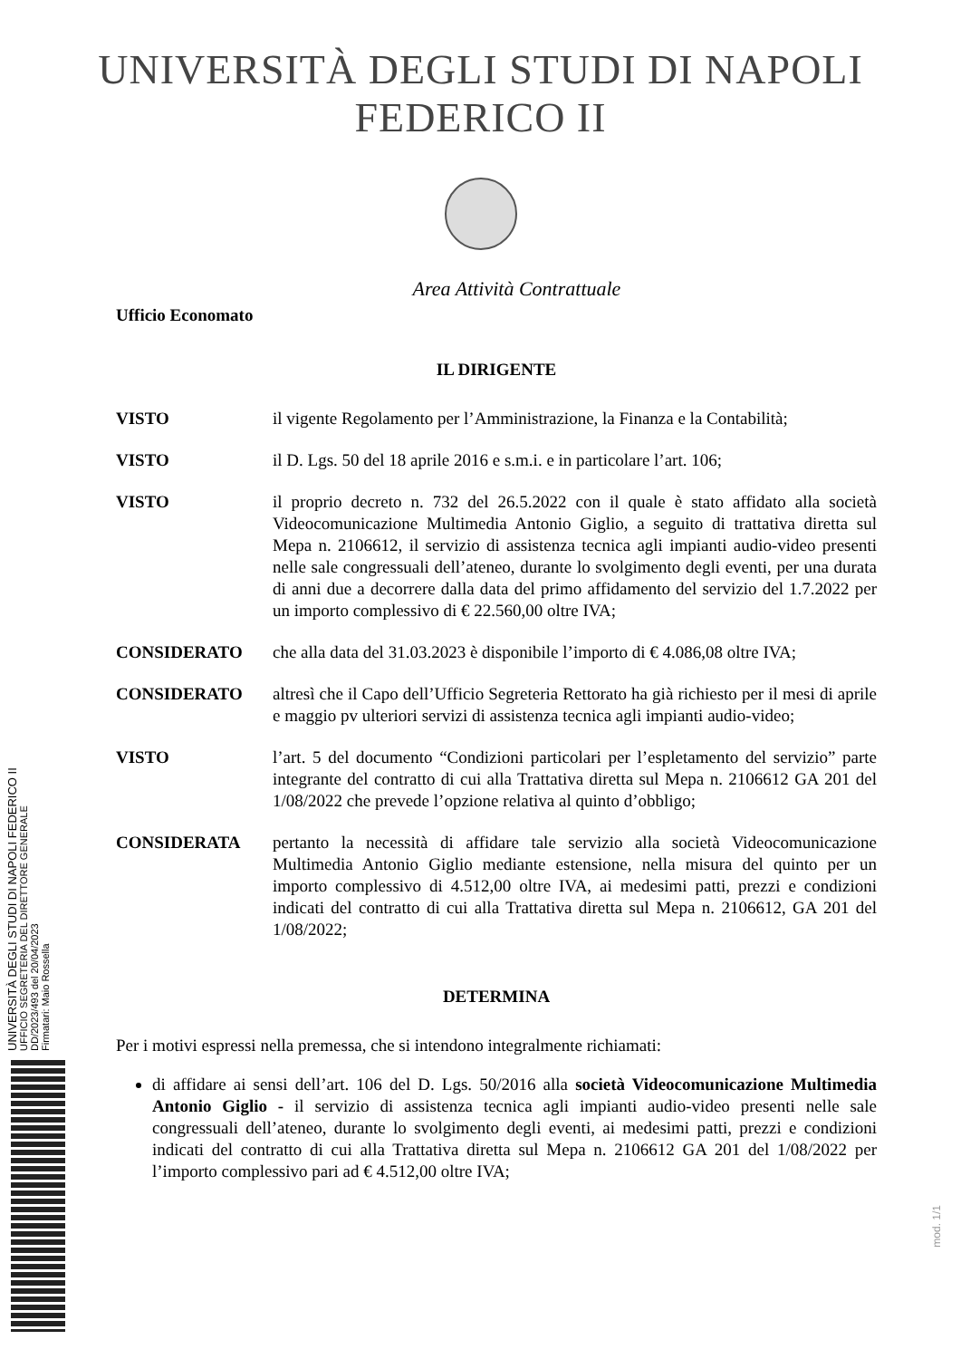UNIVERSITÀ DEGLI STUDI DI NAPOLI FEDERICO II
Area Attività Contrattuale
Ufficio Economato
IL DIRIGENTE
VISTO il vigente Regolamento per l’Amministrazione, la Finanza e la Contabilità;
VISTO il D. Lgs. 50 del 18 aprile 2016 e s.m.i. e in particolare l’art. 106;
VISTO il proprio decreto n. 732 del 26.5.2022 con il quale è stato affidato alla società Videocomunicazione Multimedia Antonio Giglio, a seguito di trattativa diretta sul Mepa n. 2106612, il servizio di assistenza tecnica agli impianti audio-video presenti nelle sale congressuali dell’ateneo, durante lo svolgimento degli eventi, per una durata di anni due a decorrere dalla data del primo affidamento del servizio del 1.7.2022 per un importo complessivo di € 22.560,00 oltre IVA;
CONSIDERATO che alla data del 31.03.2023 è disponibile l’importo di € 4.086,08 oltre IVA;
CONSIDERATO altresì che il Capo dell’Ufficio Segreteria Rettorato ha già richiesto per il mesi di aprile e maggio pv ulteriori servizi di assistenza tecnica agli impianti audio-video;
VISTO l’art. 5 del documento “Condizioni particolari per l’espletamento del servizio” parte integrante del contratto di cui alla Trattativa diretta sul Mepa n. 2106612 GA 201 del 1/08/2022 che prevede l’opzione relativa al quinto d’obbligo;
CONSIDERATA pertanto la necessità di affidare tale servizio alla società Videocomunicazione Multimedia Antonio Giglio mediante estensione, nella misura del quinto per un importo complessivo di 4.512,00 oltre IVA, ai medesimi patti, prezzi e condizioni indicati del contratto di cui alla Trattativa diretta sul Mepa n. 2106612, GA 201 del 1/08/2022;
DETERMINA
Per i motivi espressi nella premessa, che si intendono integralmente richiamati:
di affidare ai sensi dell’art. 106 del D. Lgs. 50/2016 alla società Videocomunicazione Multimedia Antonio Giglio - il servizio di assistenza tecnica agli impianti audio-video presenti nelle sale congressuali dell’ateneo, durante lo svolgimento degli eventi, ai medesimi patti, prezzi e condizioni indicati del contratto di cui alla Trattativa diretta sul Mepa n. 2106612 GA 201 del 1/08/2022 per l’importo complessivo pari ad € 4.512,00 oltre IVA;
UNIVERSITÀ DEGLI STUDI DI NAPOLI FEDERICO II
UFFICIO SEGRETERIA DEL DIRETTORE GENERALE
DD/2023/493 del 20/04/2023
Firmatari: Maio Rossella
mod. 1/1